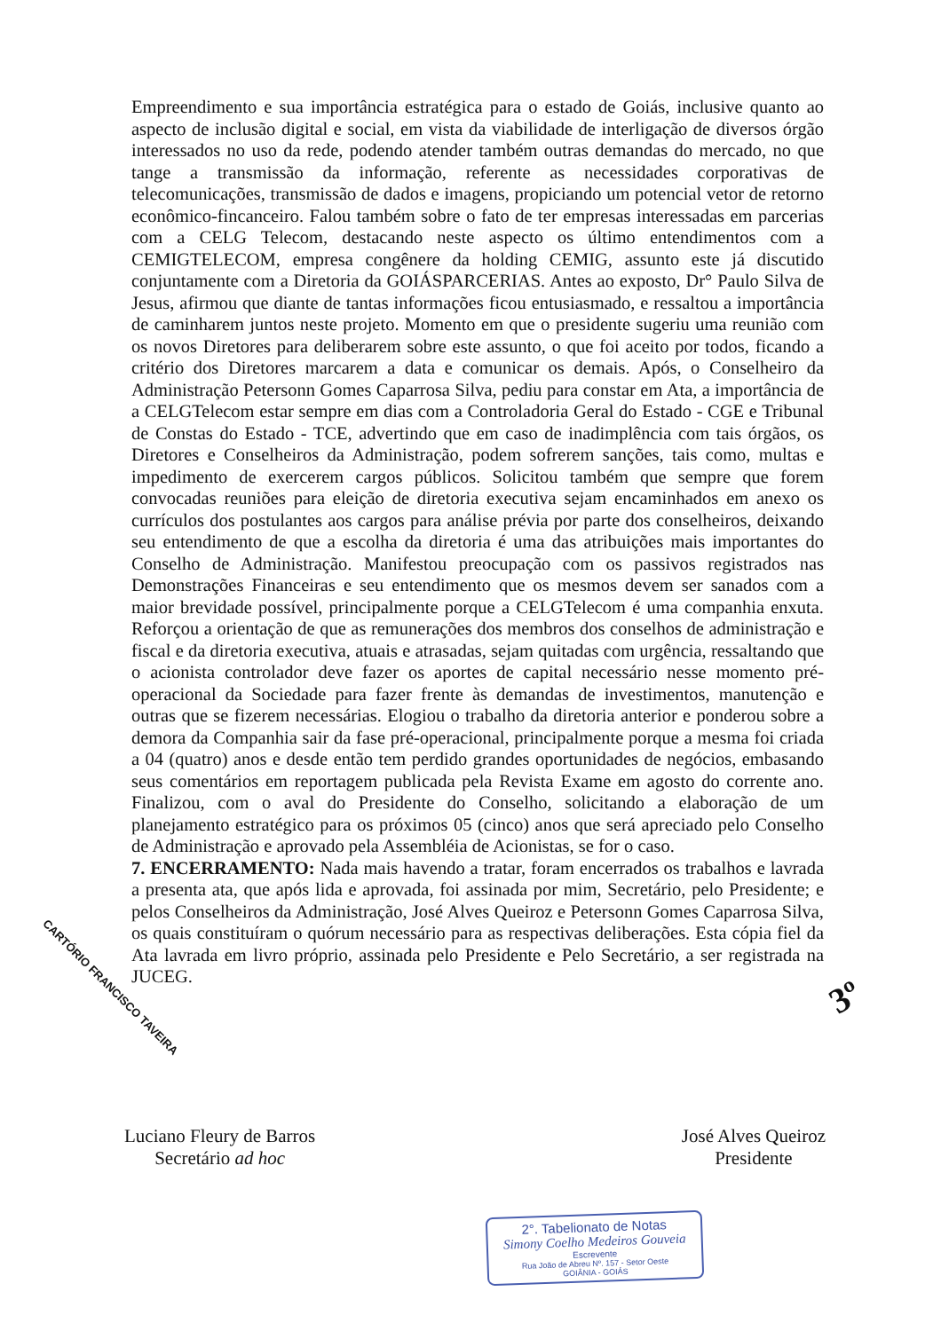Empreendimento e sua importância estratégica para o estado de Goiás, inclusive quanto ao aspecto de inclusão digital e social, em vista da viabilidade de interligação de diversos órgão interessados no uso da rede, podendo atender também outras demandas do mercado, no que tange a transmissão da informação, referente as necessidades corporativas de telecomunicações, transmissão de dados e imagens, propiciando um potencial vetor de retorno econômico-fincanceiro. Falou também sobre o fato de ter empresas interessadas em parcerias com a CELG Telecom, destacando neste aspecto os último entendimentos com a CEMIGTELECOM, empresa congênere da holding CEMIG, assunto este já discutido conjuntamente com a Diretoria da GOIÁSPARCERIAS. Antes ao exposto, Dr° Paulo Silva de Jesus, afirmou que diante de tantas informações ficou entusiasmado, e ressaltou a importância de caminharem juntos neste projeto. Momento em que o presidente sugeriu uma reunião com os novos Diretores para deliberarem sobre este assunto, o que foi aceito por todos, ficando a critério dos Diretores marcarem a data e comunicar os demais. Após, o Conselheiro da Administração Petersonn Gomes Caparrosa Silva, pediu para constar em Ata, a importância de a CELGTelecom estar sempre em dias com a Controladoria Geral do Estado - CGE e Tribunal de Constas do Estado - TCE, advertindo que em caso de inadimplência com tais órgãos, os Diretores e Conselheiros da Administração, podem sofrerem sanções, tais como, multas e impedimento de exercerem cargos públicos. Solicitou também que sempre que forem convocadas reuniões para eleição de diretoria executiva sejam encaminhados em anexo os currículos dos postulantes aos cargos para análise prévia por parte dos conselheiros, deixando seu entendimento de que a escolha da diretoria é uma das atribuições mais importantes do Conselho de Administração. Manifestou preocupação com os passivos registrados nas Demonstrações Financeiras e seu entendimento que os mesmos devem ser sanados com a maior brevidade possível, principalmente porque a CELGTelecom é uma companhia enxuta. Reforçou a orientação de que as remunerações dos membros dos conselhos de administração e fiscal e da diretoria executiva, atuais e atrasadas, sejam quitadas com urgência, ressaltando que o acionista controlador deve fazer os aportes de capital necessário nesse momento pré-operacional da Sociedade para fazer frente às demandas de investimentos, manutenção e outras que se fizerem necessárias. Elogiou o trabalho da diretoria anterior e ponderou sobre a demora da Companhia sair da fase pré-operacional, principalmente porque a mesma foi criada a 04 (quatro) anos e desde então tem perdido grandes oportunidades de negócios, embasando seus comentários em reportagem publicada pela Revista Exame em agosto do corrente ano. Finalizou, com o aval do Presidente do Conselho, solicitando a elaboração de um planejamento estratégico para os próximos 05 (cinco) anos que será apreciado pelo Conselho de Administração e aprovado pela Assembléia de Acionistas, se for o caso.
7. ENCERRAMENTO: Nada mais havendo a tratar, foram encerrados os trabalhos e lavrada a presenta ata, que após lida e aprovada, foi assinada por mim, Secretário, pelo Presidente; e pelos Conselheiros da Administração, José Alves Queiroz e Petersonn Gomes Caparrosa Silva, os quais constituíram o quórum necessário para as respectivas deliberações. Esta cópia fiel da Ata lavrada em livro próprio, assinada pelo Presidente e Pelo Secretário, a ser registrada na JUCEG.
CARTÓRIO FRANCISCO TAVEIRA 3º
Luciano Fleury de Barros
Secretário ad hoc
José Alves Queiroz
Presidente
2°. Tabelionato de Notas
Simony Coelho Medeiros Gouveia
Escrevente
Rua João de Abreu Nº. 157 - Setor Oeste
GOIÂNIA - GOIÁS